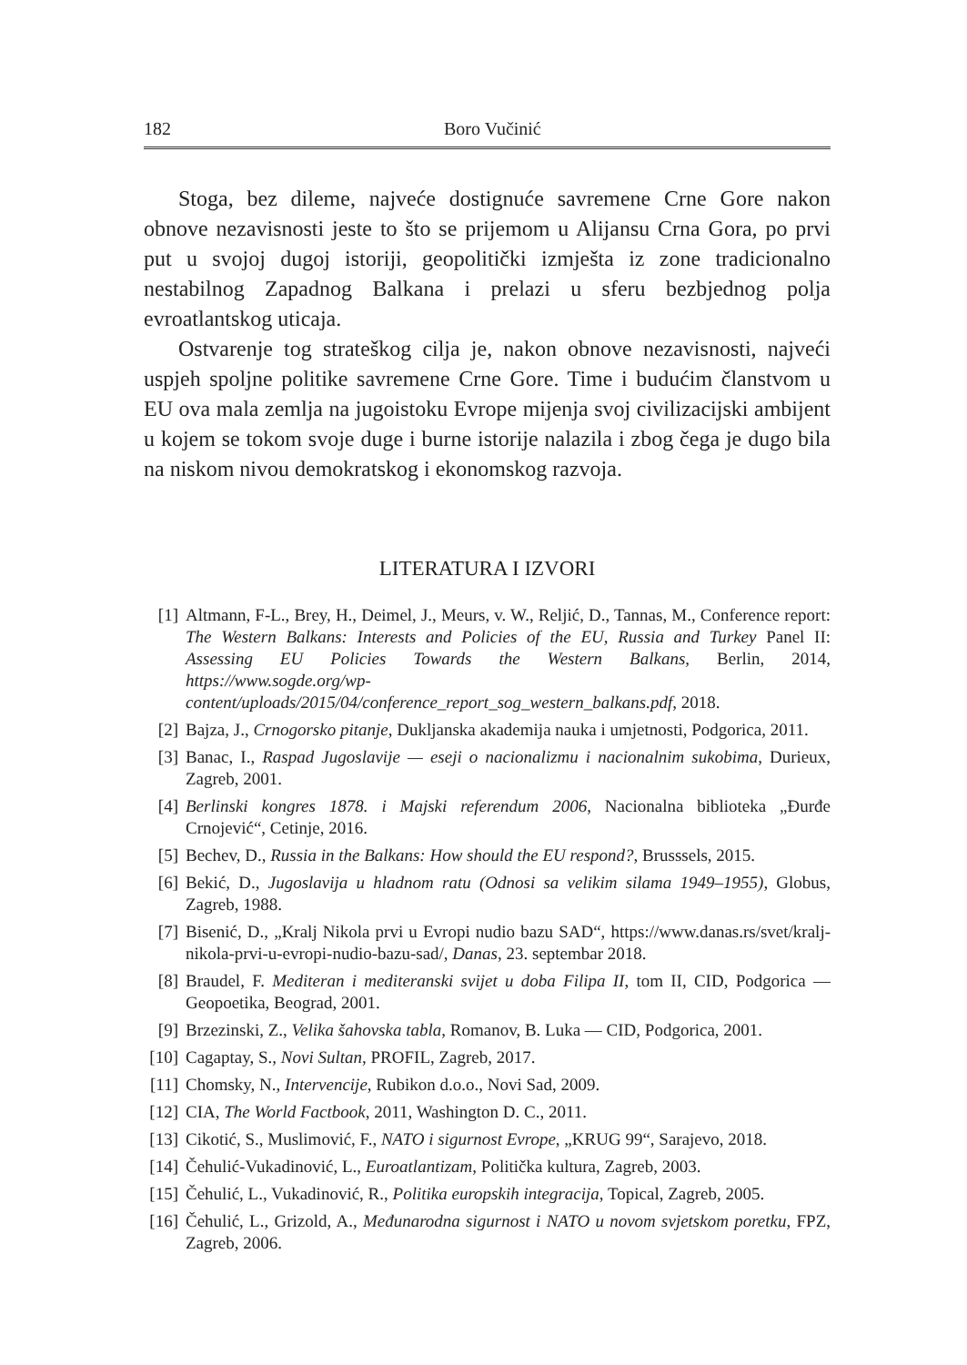182 Boro Vučinić
Stoga, bez dileme, najveće dostignuće savremene Crne Gore nakon obnove nezavisnosti jeste to što se prijemom u Alijansu Crna Gora, po prvi put u svojoj dugoj istoriji, geopolitički izmješta iz zone tradicionalno nestabilnog Zapadnog Balkana i prelazi u sferu bezbjednog polja evroatlantskog uticaja.
Ostvarenje tog strateškog cilja je, nakon obnove nezavisnosti, najveći uspjeh spoljne politike savremene Crne Gore. Time i budućim članstvom u EU ova mala zemlja na jugoistoku Evrope mijenja svoj civilizacijski ambijent u kojem se tokom svoje duge i burne istorije nalazila i zbog čega je dugo bila na niskom nivou demokratskog i ekonomskog razvoja.
LITERATURA I IZVORI
[1] Altmann, F-L., Brey, H., Deimel, J., Meurs, v. W., Reljić, D., Tannas, M., Conference report: The Western Balkans: Interests and Policies of the EU, Russia and Turkey Panel II: Assessing EU Policies Towards the Western Balkans, Berlin, 2014, https://www.sogde.org/wp-content/uploads/2015/04/conference_report_sog_western_balkans.pdf, 2018.
[2] Bajza, J., Crnogorsko pitanje, Dukljanska akademija nauka i umjetnosti, Podgorica, 2011.
[3] Banac, I., Raspad Jugoslavije — eseji o nacionalizmu i nacionalnim sukobima, Durieux, Zagreb, 2001.
[4] Berlinski kongres 1878. i Majski referendum 2006, Nacionalna biblioteka „Đurđe Crnojević“, Cetinje, 2016.
[5] Bechev, D., Russia in the Balkans: How should the EU respond?, Brusssels, 2015.
[6] Bekić, D., Jugoslavija u hladnom ratu (Odnosi sa velikim silama 1949–1955), Globus, Zagreb, 1988.
[7] Bisenić, D., „Kralj Nikola prvi u Evropi nudio bazu SAD“, https://www.danas.rs/svet/kralj-nikola-prvi-u-evropi-nudio-bazu-sad/, Danas, 23. septembar 2018.
[8] Braudel, F. Mediteran i mediteranski svijet u doba Filipa II, tom II, CID, Podgorica — Geopoetika, Beograd, 2001.
[9] Brzezinski, Z., Velika šahovska tabla, Romanov, B. Luka — CID, Podgorica, 2001.
[10] Cagaptay, S., Novi Sultan, PROFIL, Zagreb, 2017.
[11] Chomsky, N., Intervencije, Rubikon d.o.o., Novi Sad, 2009.
[12] CIA, The World Factbook, 2011, Washington D. C., 2011.
[13] Cikotić, S., Muslimović, F., NATO i sigurnost Evrope, „KRUG 99“, Sarajevo, 2018.
[14] Čehulić-Vukadinović, L., Euroatlantizam, Politička kultura, Zagreb, 2003.
[15] Čehulić, L., Vukadinović, R., Politika europskih integracija, Topical, Zagreb, 2005.
[16] Čehulić, L., Grizold, A., Međunarodna sigurnost i NATO u novom svjetskom poretku, FPZ, Zagreb, 2006.